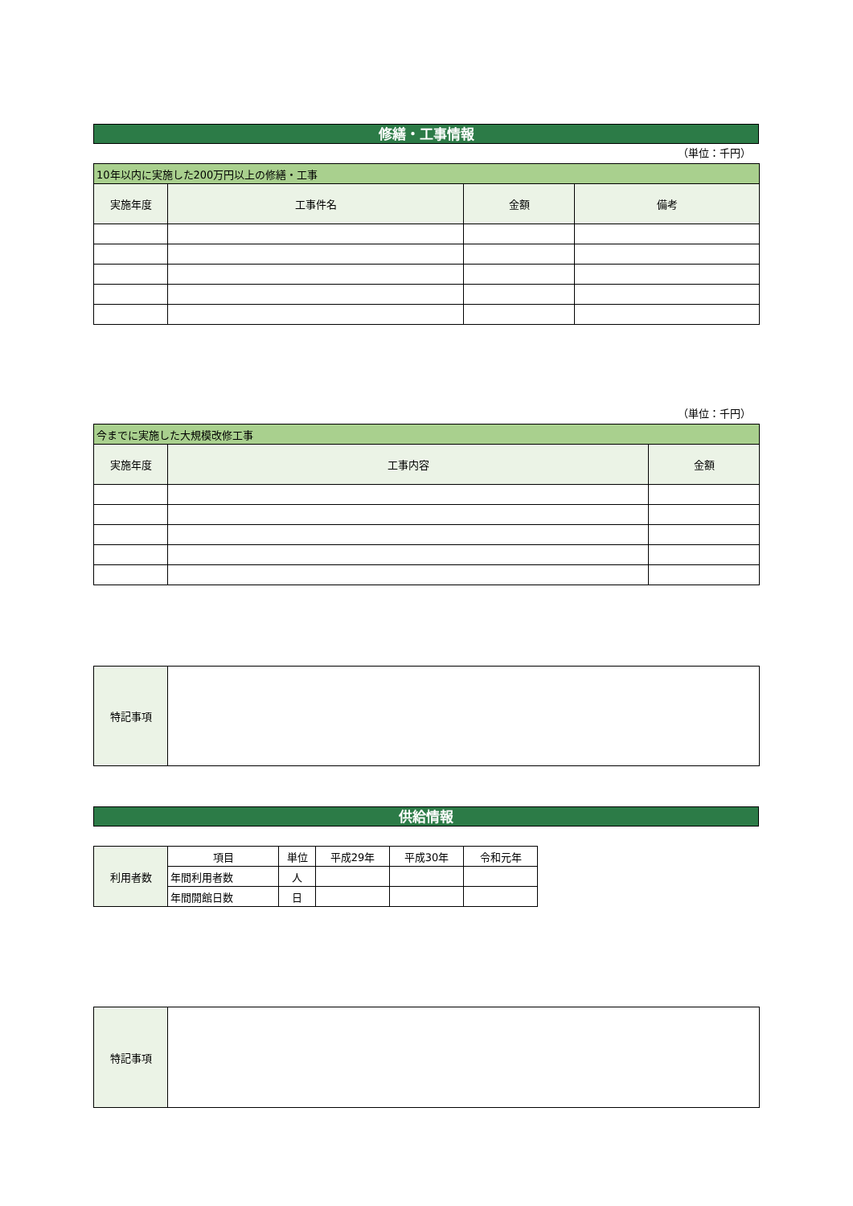修繕・工事情報
（単位：千円）
| 10年以内に実施した200万円以上の修繕・工事 | | | |
| --- | --- | --- | --- |
| 実施年度 | 工事件名 | 金額 | 備考 |
（単位：千円）
| 今までに実施した大規模改修工事 | | |
| --- | --- | --- |
| 実施年度 | 工事内容 | 金額 |
| 特記事項 | |
供給情報
| 利用者数 | 項目 | 単位 | 平成29年 | 平成30年 | 令和元年 |
| | 年間利用者数 | 人 | | | |
| | 年間開館日数 | 日 | | | |
| 特記事項 | |